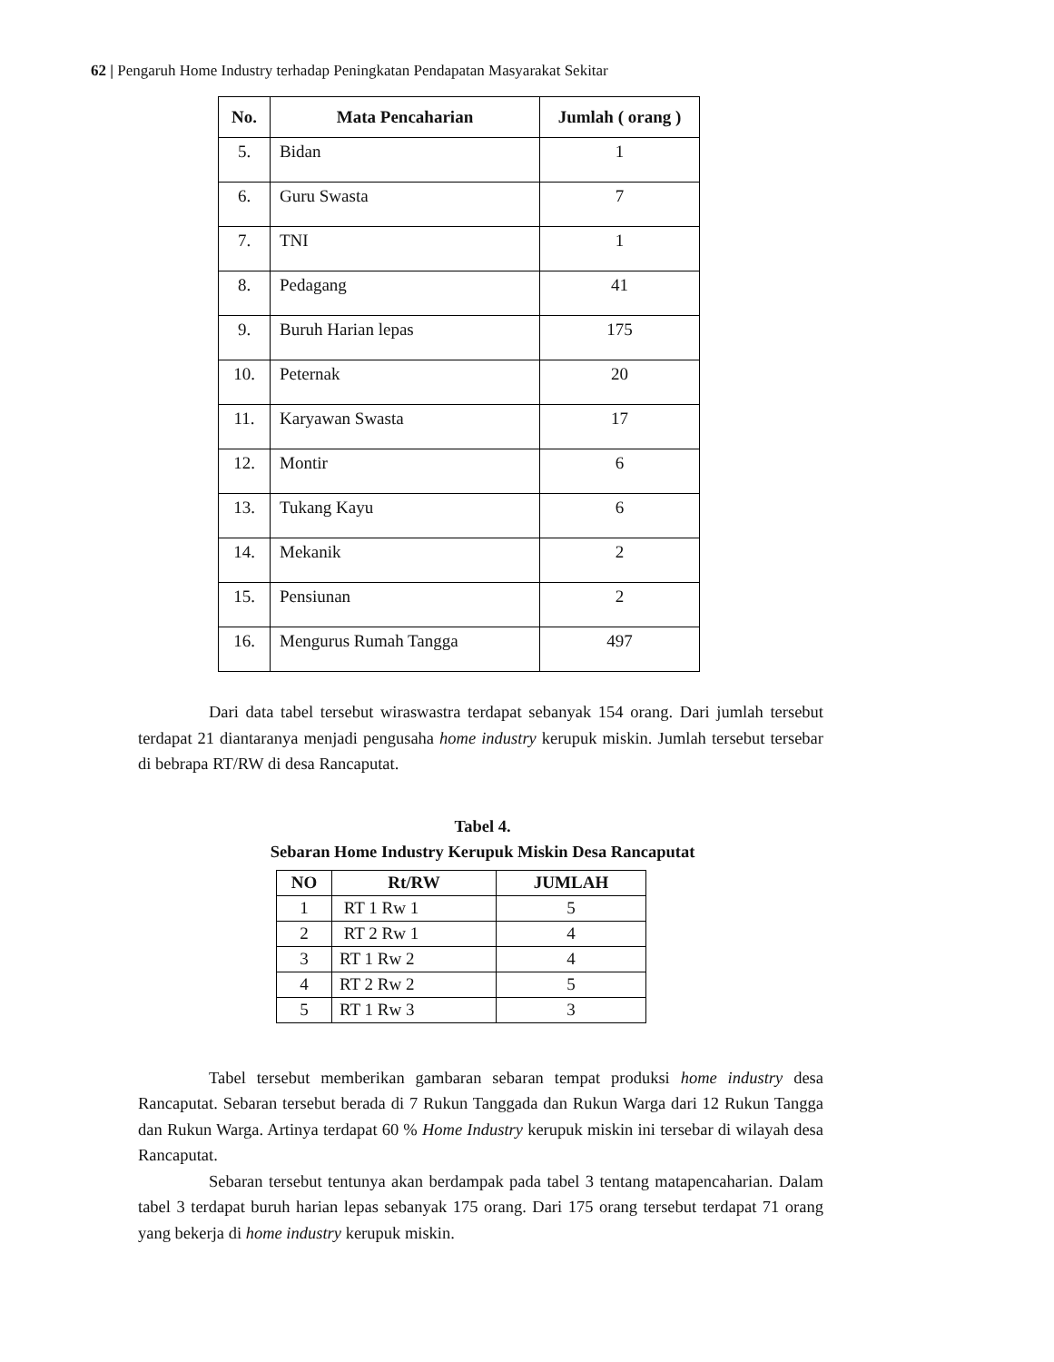62 | Pengaruh Home Industry terhadap Peningkatan Pendapatan Masyarakat Sekitar
| No. | Mata Pencaharian | Jumlah ( orang ) |
| --- | --- | --- |
| 5. | Bidan | 1 |
| 6. | Guru Swasta | 7 |
| 7. | TNI | 1 |
| 8. | Pedagang | 41 |
| 9. | Buruh Harian lepas | 175 |
| 10. | Peternak | 20 |
| 11. | Karyawan Swasta | 17 |
| 12. | Montir | 6 |
| 13. | Tukang Kayu | 6 |
| 14. | Mekanik | 2 |
| 15. | Pensiunan | 2 |
| 16. | Mengurus Rumah Tangga | 497 |
Dari data tabel tersebut wiraswastra terdapat sebanyak 154 orang. Dari jumlah tersebut terdapat 21 diantaranya menjadi pengusaha home industry kerupuk miskin. Jumlah tersebut tersebar di bebrapa RT/RW di desa Rancaputat.
Tabel 4.
Sebaran Home Industry Kerupuk Miskin Desa Rancaputat
| NO | Rt/RW | JUMLAH |
| --- | --- | --- |
| 1 | RT 1 Rw 1 | 5 |
| 2 | RT 2 Rw 1 | 4 |
| 3 | RT 1 Rw 2 | 4 |
| 4 | RT 2 Rw 2 | 5 |
| 5 | RT 1 Rw 3 | 3 |
Tabel tersebut memberikan gambaran sebaran tempat produksi home industry desa Rancaputat. Sebaran tersebut berada di 7 Rukun Tanggada dan Rukun Warga dari 12 Rukun Tangga dan Rukun Warga. Artinya terdapat 60 % Home Industry kerupuk miskin ini tersebar di wilayah desa Rancaputat.
Sebaran tersebut tentunya akan berdampak pada tabel 3 tentang matapencaharian. Dalam tabel 3 terdapat buruh harian lepas sebanyak 175 orang. Dari 175 orang tersebut terdapat 71 orang yang bekerja di home industry kerupuk miskin.